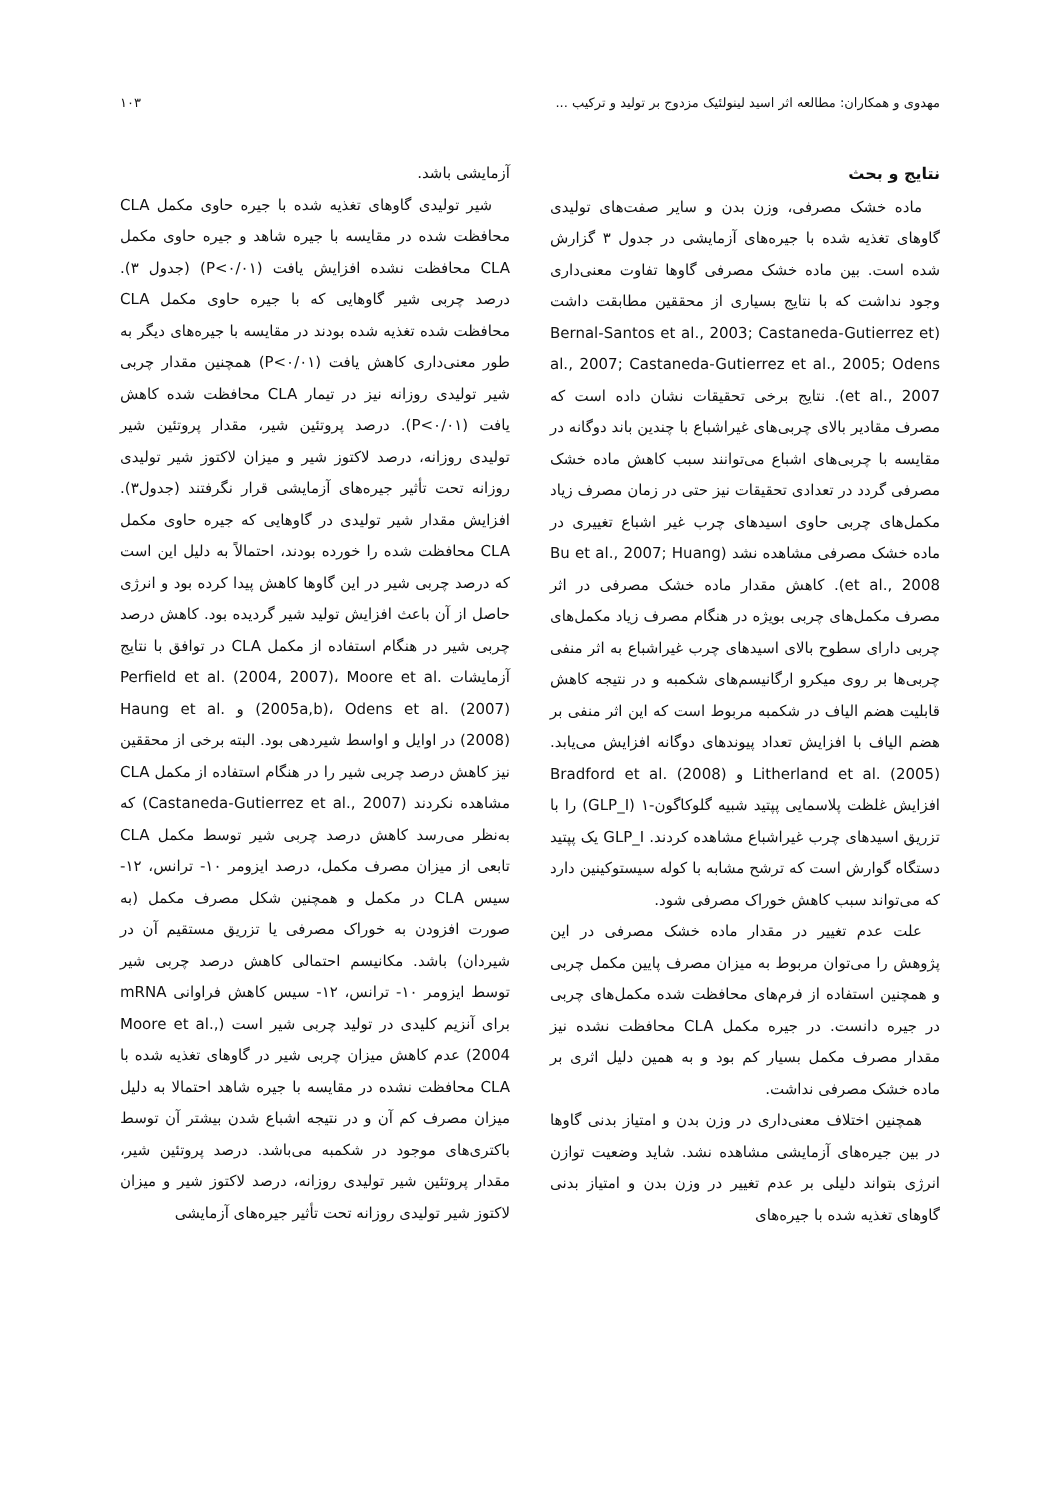مهدوی و همکاران: مطالعه اثر اسید لینولئیک مزدوج بر تولید و ترکیب ... ۱۰۳
نتایج و بحث
ماده خشک مصرفی، وزن بدن و سایر صفت‌های تولیدی گاوهای تغذیه شده با جیره‌های آزمایشی در جدول ۳ گزارش شده است. بین ماده خشک مصرفی گاوها تفاوت معنی‌داری وجود نداشت که با نتایج بسیاری از محققین مطابقت داشت (Bernal-Santos et al., 2003; Castaneda-Gutierrez et al., 2007; Castaneda-Gutierrez et al., 2005; Odens et al., 2007). نتایج برخی تحقیقات نشان داده است که مصرف مقادیر بالای چربی‌های غیراشباع با چندین باند دوگانه در مقایسه با چربی‌های اشباع می‌توانند سبب کاهش ماده خشک مصرفی گردد در تعدادی تحقیقات نیز حتی در زمان مصرف زیاد مکمل‌های چربی حاوی اسیدهای چرب غیر اشباع تغییری در ماده خشک مصرفی مشاهده نشد (Bu et al., 2007; Huang et al., 2008). کاهش مقدار ماده خشک مصرفی در اثر مصرف مکمل‌های چربی بویژه در هنگام مصرف زیاد مکمل‌های چربی دارای سطوح بالای اسیدهای چرب غیراشباع به اثر منفی چربی‌ها بر روی میکرو ارگانیسم‌های شکمبه و در نتیجه کاهش قابلیت هضم الیاف در شکمبه مربوط است که این اثر منفی بر هضم الیاف با افزایش تعداد پیوندهای دوگانه افزایش می‌یابد. Litherland et al. (2005) و Bradford et al. (2008) افزایش غلظت پلاسمایی پپتید شبیه گلوکاگون-۱ (GLP_I) را با تزریق اسیدهای چرب غیراشباع مشاهده کردند. GLP_I یک پپتید دستگاه گوارش است که ترشح مشابه با کوله سیستوکینین دارد که می‌تواند سبب کاهش خوراک مصرفی شود.
علت عدم تغییر در مقدار ماده خشک مصرفی در این پژوهش را می‌توان مربوط به میزان مصرف پایین مکمل چربی و همچنین استفاده از فرم‌های محافظت شده مکمل‌های چربی در جیره دانست. در جیره مکمل CLA محافظت نشده نیز مقدار مصرف مکمل بسیار کم بود و به همین دلیل اثری بر ماده خشک مصرفی نداشت.
همچنین اختلاف معنی‌داری در وزن بدن و امتیاز بدنی گاوها در بین جیره‌های آزمایشی مشاهده نشد. شاید وضعیت توازن انرژی بتواند دلیلی بر عدم تغییر در وزن بدن و امتیاز بدنی گاوهای تغذیه شده با جیره‌های
آزمایشی باشد.
شیر تولیدی گاوهای تغذیه شده با جیره حاوی مکمل CLA محافظت شده در مقایسه با جیره شاهد و جیره حاوی مکمل CLA محافظت نشده افزایش یافت (P<۰/۰۱) (جدول ۳). درصد چربی شیر گاوهایی که با جیره حاوی مکمل CLA محافظت شده تغذیه شده بودند در مقایسه با جیره‌های دیگر به طور معنی‌داری کاهش یافت (P<۰/۰۱) همچنین مقدار چربی شیر تولیدی روزانه نیز در تیمار CLA محافظت شده کاهش یافت (P<۰/۰۱). درصد پروتئین شیر، مقدار پروتئین شیر تولیدی روزانه، درصد لاکتوز شیر و میزان لاکتوز شیر تولیدی روزانه تحت تأثیر جیره‌های آزمایشی قرار نگرفتند (جدول۳). افزایش مقدار شیر تولیدی در گاوهایی که جیره حاوی مکمل CLA محافظت شده را خورده بودند، احتمالاً به دلیل این است که درصد چربی شیر در این گاوها کاهش پیدا کرده بود و انرژی حاصل از آن باعث افزایش تولید شیر گردیده بود. کاهش درصد چربی شیر در هنگام استفاده از مکمل CLA در توافق با نتایج آزمایشات Perfield et al. (2004, 2007)، Moore et al. (2005a,b)، Odens et al. (2007) و Haung et al. (2008) در اوایل و اواسط شیردهی بود. البته برخی از محققین نیز کاهش درصد چربی شیر را در هنگام استفاده از مکمل CLA مشاهده نکردند (Castaneda-Gutierrez et al., 2007) که به‌نظر می‌رسد کاهش درصد چربی شیر توسط مکمل CLA تابعی از میزان مصرف مکمل، درصد ایزومر ۱۰- ترانس، ۱۲- سیس CLA در مکمل و همچنین شکل مصرف مکمل (به صورت افزودن به خوراک مصرفی یا تزریق مستقیم آن در شیردان) باشد. مکانیسم احتمالی کاهش درصد چربی شیر توسط ایزومر ۱۰- ترانس، ۱۲- سیس کاهش فراوانی mRNA برای آنزیم کلیدی در تولید چربی شیر است (Moore et al., 2004) عدم کاهش میزان چربی شیر در گاوهای تغذیه شده با CLA محافظت نشده در مقایسه با جیره شاهد احتمالا به دلیل میزان مصرف کم آن و در نتیجه اشباع شدن بیشتر آن توسط باکتری‌های موجود در شکمبه می‌باشد. درصد پروتئین شیر، مقدار پروتئین شیر تولیدی روزانه، درصد لاکتوز شیر و میزان لاکتوز شیر تولیدی روزانه تحت تأثیر جیره‌های آزمایشی